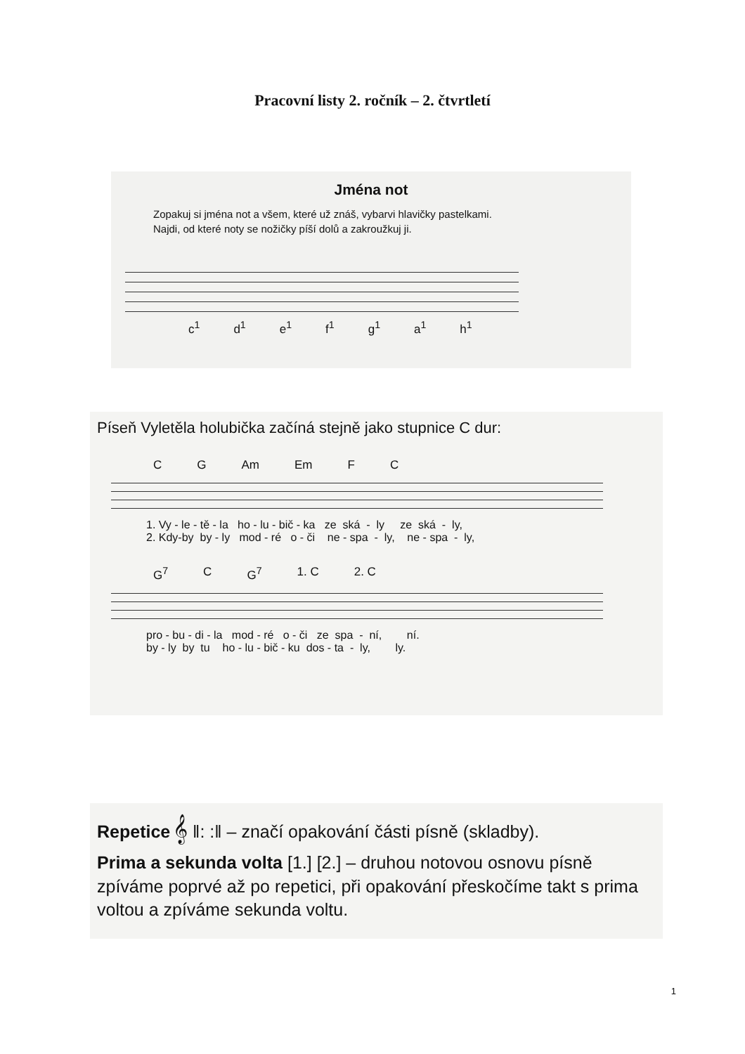Pracovní listy 2. ročník – 2. čtvrtletí
Jména not
Zopakuj si jména not a všem, které už znáš, vybarvi hlavičky pastelkami.
Najdi, od které noty se nožičky píší dolů a zakroužkuj ji.
c<sup>1</sup> d<sup>1</sup> e<sup>1</sup> f<sup>1</sup> g<sup>1</sup> a<sup>1</sup> h<sup>1</sup>
Píseň Vyletěla holubička začíná stejně jako stupnice C dur:
C G Am Em F C
1. Vy - le - tě - la ho - lu - bič - ka ze ská - ly ze ská - ly, 2. Kdy-by by - ly mod - ré o - či ne - spa - ly, ne - spa - ly,
G<sup>7</sup> C G<sup>7</sup> 1. C 2. C
pro - bu - di - la mod - ré o - či ze spa - ní, ní. by - ly by tu ho - lu - bič - ku dos - ta - ly, ly.
Repetice 𝄞 ‖: :‖ – značí opakování části písně (skladby).
Prima a sekunda volta [1.] [2.] – druhou notovou osnovu písně zpíváme poprvé až po repetici, při opakování přeskočíme takt s prima voltou a zpíváme sekunda voltu.
1